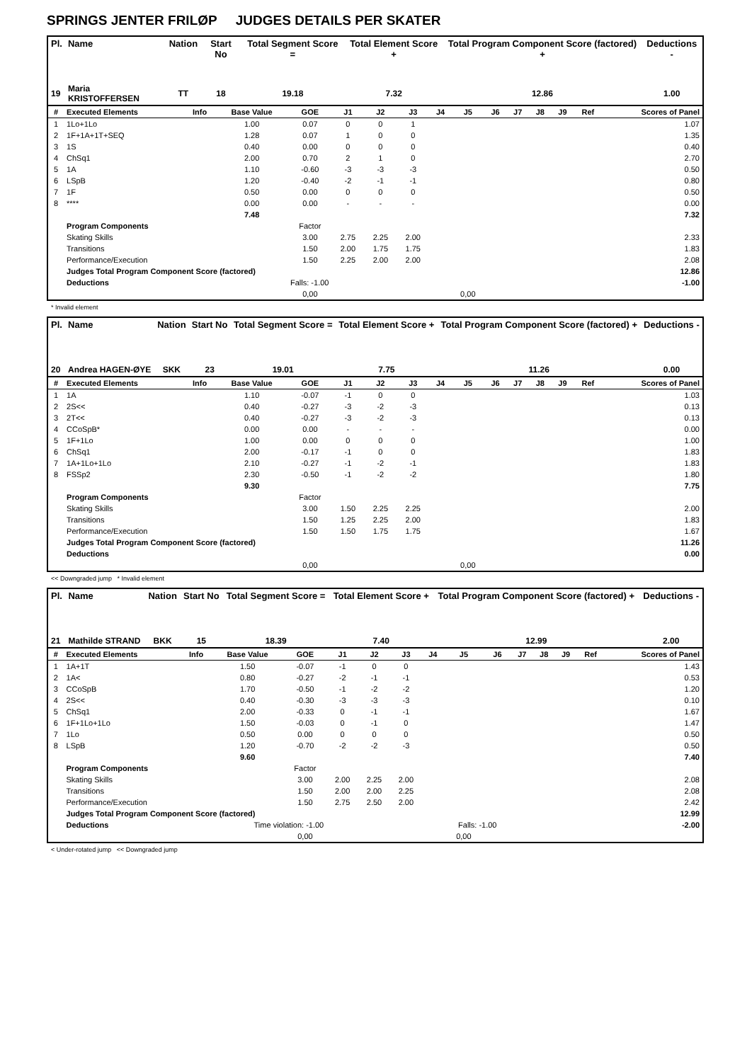SPRINGS JENTER FRILØP JUDGES DETAILS PER SKATER
| Pl. | Name | Nation | Start No | Total Segment Score = | Total Element Score + | Total Program Component Score (factored) + | Deductions - |
| --- | --- | --- | --- | --- | --- | --- | --- |
| 19 | Maria KRISTOFFERSEN | TT | 18 | 19.18 | 7.32 | 12.86 | 1.00 |
| # | Executed Elements | Info | Base Value | GOE | J1 | J2 | J3 | J4 | J5 | J6 | J7 | J8 | J9 | Ref | Scores of Panel |
| --- | --- | --- | --- | --- | --- | --- | --- | --- | --- | --- | --- | --- | --- | --- | --- |
| 1 | 1Lo+1Lo | | 1.00 | 0.07 | 0 | 0 | 1 | | | | | | | | 1.07 |
| 2 | 1F+1A+1T+SEQ | | 1.28 | 0.07 | 1 | 0 | 0 | | | | | | | | 1.35 |
| 3 | 1S | | 0.40 | 0.00 | 0 | 0 | 0 | | | | | | | | 0.40 |
| 4 | ChSq1 | | 2.00 | 0.70 | 2 | 1 | 0 | | | | | | | | 2.70 |
| 5 | 1A | | 1.10 | -0.60 | -3 | -3 | -3 | | | | | | | | 0.50 |
| 6 | LSpB | | 1.20 | -0.40 | -2 | -1 | -1 | | | | | | | | 0.80 |
| 7 | 1F | | 0.50 | 0.00 | 0 | 0 | 0 | | | | | | | | 0.50 |
| 8 | **** | | 0.00 | 0.00 | - | - | - | | | | | | | | 0.00 |
| | | | 7.48 | | | | | | | | | | | | 7.32 |
| | Program Components | | | Factor | | | | | | | | | | | |
| | Skating Skills | | | 3.00 | 2.75 | 2.25 | 2.00 | | | | | | | | 2.33 |
| | Transitions | | | 1.50 | 2.00 | 1.75 | 1.75 | | | | | | | | 1.83 |
| | Performance/Execution | | | 1.50 | 2.25 | 2.00 | 2.00 | | | | | | | | 2.08 |
| | Judges Total Program Component Score (factored) | | | | | | | | | | | | | | 12.86 |
| | Deductions | | Falls: -1.00 | | | | | | | | | | | | -1.00 |
| | | | | 0,00 | | | | | 0,00 | | | | | | |
* Invalid element
| Pl. | Name | Nation | Start No | Total Segment Score = | Total Element Score + | Total Program Component Score (factored) + | Deductions - |
| --- | --- | --- | --- | --- | --- | --- | --- |
| 20 | Andrea HAGEN-ØYE | SKK | 23 | 19.01 | 7.75 | 11.26 | 0.00 |
| # | Executed Elements | Info | Base Value | GOE | J1 | J2 | J3 | J4 | J5 | J6 | J7 | J8 | J9 | Ref | Scores of Panel |
| --- | --- | --- | --- | --- | --- | --- | --- | --- | --- | --- | --- | --- | --- | --- | --- |
| 1 | 1A | | 1.10 | -0.07 | -1 | 0 | 0 | | | | | | | | 1.03 |
| 2 | 2S<< | | 0.40 | -0.27 | -3 | -2 | -3 | | | | | | | | 0.13 |
| 3 | 2T<< | | 0.40 | -0.27 | -3 | -2 | -3 | | | | | | | | 0.13 |
| 4 | CCoSpB* | | 0.00 | 0.00 | - | - | - | | | | | | | | 0.00 |
| 5 | 1F+1Lo | | 1.00 | 0.00 | 0 | 0 | 0 | | | | | | | | 1.00 |
| 6 | ChSq1 | | 2.00 | -0.17 | -1 | 0 | 0 | | | | | | | | 1.83 |
| 7 | 1A+1Lo+1Lo | | 2.10 | -0.27 | -1 | -2 | -1 | | | | | | | | 1.83 |
| 8 | FSSp2 | | 2.30 | -0.50 | -1 | -2 | -2 | | | | | | | | 1.80 |
| | | | 9.30 | | | | | | | | | | | | 7.75 |
| | Program Components | | | Factor | | | | | | | | | | | |
| | Skating Skills | | | 3.00 | 1.50 | 2.25 | 2.25 | | | | | | | | 2.00 |
| | Transitions | | | 1.50 | 1.25 | 2.25 | 2.00 | | | | | | | | 1.83 |
| | Performance/Execution | | | 1.50 | 1.50 | 1.75 | 1.75 | | | | | | | | 1.67 |
| | Judges Total Program Component Score (factored) | | | | | | | | | | | | | | 11.26 |
| | Deductions | | | | | | | | | | | | | | 0.00 |
| | | | | 0,00 | | | | | 0,00 | | | | | | |
<< Downgraded jump * Invalid element
| Pl. | Name | Nation | Start No | Total Segment Score = | Total Element Score + | Total Program Component Score (factored) + | Deductions - |
| --- | --- | --- | --- | --- | --- | --- | --- |
| 21 | Mathilde STRAND | BKK | 15 | 18.39 | 7.40 | 12.99 | 2.00 |
| # | Executed Elements | Info | Base Value | GOE | J1 | J2 | J3 | J4 | J5 | J6 | J7 | J8 | J9 | Ref | Scores of Panel |
| --- | --- | --- | --- | --- | --- | --- | --- | --- | --- | --- | --- | --- | --- | --- | --- |
| 1 | 1A+1T | | 1.50 | -0.07 | -1 | 0 | 0 | | | | | | | | 1.43 |
| 2 | 1A< | | 0.80 | -0.27 | -2 | -1 | -1 | | | | | | | | 0.53 |
| 3 | CCoSpB | | 1.70 | -0.50 | -1 | -2 | -2 | | | | | | | | 1.20 |
| 4 | 2S<< | | 0.40 | -0.30 | -3 | -3 | -3 | | | | | | | | 0.10 |
| 5 | ChSq1 | | 2.00 | -0.33 | 0 | -1 | -1 | | | | | | | | 1.67 |
| 6 | 1F+1Lo+1Lo | | 1.50 | -0.03 | 0 | -1 | 0 | | | | | | | | 1.47 |
| 7 | 1Lo | | 0.50 | 0.00 | 0 | 0 | 0 | | | | | | | | 0.50 |
| 8 | LSpB | | 1.20 | -0.70 | -2 | -2 | -3 | | | | | | | | 0.50 |
| | | | 9.60 | | | | | | | | | | | | 7.40 |
| | Program Components | | | Factor | | | | | | | | | | | |
| | Skating Skills | | | 3.00 | 2.00 | 2.25 | 2.00 | | | | | | | | 2.08 |
| | Transitions | | | 1.50 | 2.00 | 2.00 | 2.25 | | | | | | | | 2.08 |
| | Performance/Execution | | | 1.50 | 2.75 | 2.50 | 2.00 | | | | | | | | 2.42 |
| | Judges Total Program Component Score (factored) | | | | | | | | | | | | | | 12.99 |
| | Deductions | | Time violation: -1.00 | | | | | | Falls: -1.00 | | | | | | -2.00 |
| | | | | 0,00 | | | | | 0,00 | | | | | | |
< Under-rotated jump << Downgraded jump